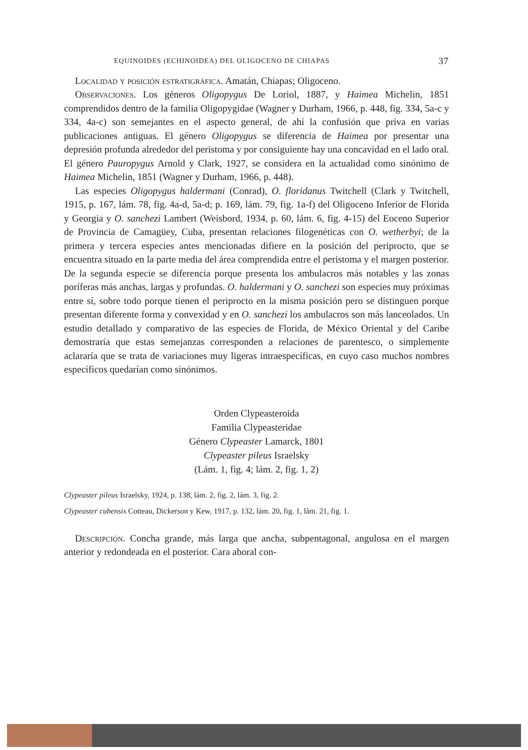EQUINOIDES (ECHINOIDEA) DEL OLIGOCENO DE CHIAPAS 37
Localidad y posición estratigráfica. Amatán, Chiapas; Oligoceno.
Observaciones. Los géneros Oligopygus De Loriol, 1887, y Haimea Michelin, 1851 comprendidos dentro de la familia Oligopygidae (Wagner y Durham, 1966, p. 448, fig. 334, 5a-c y 334, 4a-c) son semejantes en el aspecto general, de ahí la confusión que priva en varias publicaciones antiguas. El género Oligopygus se diferencia de Haimea por presentar una depresión profunda alrededor del peristoma y por consiguiente hay una concavidad en el lado oral. El género Pauropygus Arnold y Clark, 1927, se considera en la actualidad como sinónimo de Haimea Michelin, 1851 (Wagner y Durham, 1966, p. 448).
Las especies Oligopygus haldermani (Conrad), O. floridanus Twitchell (Clark y Twitchell, 1915, p. 167, lám. 78, fig. 4a-d, 5a-d; p. 169, lám. 79, fig. 1a-f) del Oligoceno Inferior de Florida y Georgia y O. sanchezi Lambert (Weisbord, 1934, p. 60, lám. 6, fig. 4-15) del Eoceno Superior de Provincia de Camagüey, Cuba, presentan relaciones filogenéticas con O. wetherbyi; de la primera y tercera especies antes mencionadas difiere en la posición del periprocto, que se encuentra situado en la parte media del área comprendida entre el peristoma y el margen posterior. De la segunda especie se diferencia porque presenta los ambulacros más notables y las zonas poríferas más anchas, largas y profundas. O. haldermani y O. sanchezi son especies muy próximas entre sí, sobre todo porque tienen el periprocto en la misma posición pero se distinguen porque presentan diferente forma y convexidad y en O. sanchezi los ambulacros son más lanceolados. Un estudio detallado y comparativo de las especies de Florida, de México Oriental y del Caribe demostraría que estas semejanzas corresponden a relaciones de parentesco, o simplemente aclararía que se trata de variaciones muy ligeras intraespecíficas, en cuyo caso muchos nombres específicos quedarían como sinónimos.
Orden Clypeasteroida
Familia Clypeasteridae
Género Clypeaster Lamarck, 1801
Clypeaster pileus Israelsky
(Lám. 1, fig. 4; lám. 2, fig. 1, 2)
Clypeaster pileus Israelsky, 1924, p. 138, lám. 2, fig. 2, lám. 3, fig. 2.
Clypeaster cubensis Cotteau, Dickerson y Kew, 1917, p. 132, lám. 20, fig. 1, lám. 21, fig. 1.
Descripción. Concha grande, más larga que ancha, subpentagonal, angulosa en el margen anterior y redondeada en el posterior. Cara aboral con-